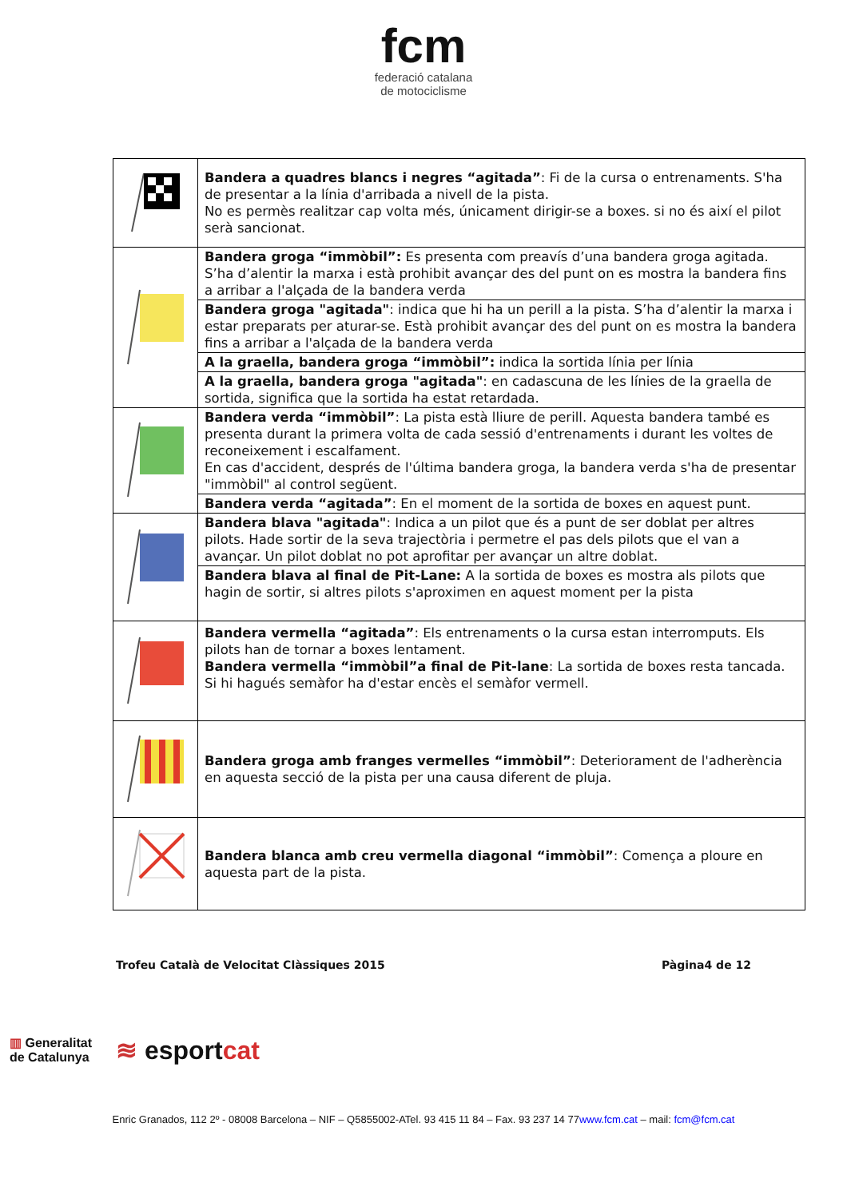fcm
federació catalana
de motociclisme
| | Bandera a quadres blancs i negres “agitada” : Fi de la cursa o entrenaments. S'ha de presentar a la línia d'arribada a nivell de la pista. No es permès realitzar cap volta més, únicament dirigir-se a boxes. si no és així el pilot serà sancionat. |
| | Bandera groga “immòbil”: Es presenta com preavís d’una bandera groga agitada. S’ha d’alentir la marxa i està prohibit avançar des del punt on es mostra la bandera fins a arribar a l'alçada de la bandera verda |
| | Bandera groga "agitada" : indica que hi ha un perill a la pista. S’ha d’alentir la marxa i estar preparats per aturar-se. Està prohibit avançar des del punt on es mostra la bandera fins a arribar a l'alçada de la bandera verda |
| | A la graella, bandera groga “immòbil”: indica la sortida línia per línia |
| | A la graella, bandera groga "agitada" : en cadascuna de les línies de la graella de sortida, significa que la sortida ha estat retardada. |
| | Bandera verda “immòbil” : La pista està lliure de perill. Aquesta bandera també es presenta durant la primera volta de cada sessió d'entrenaments i durant les voltes de reconeixement i escalfament. En cas d'accident, després de l'última bandera groga, la bandera verda s'ha de presentar "immòbil" al control següent. |
| | Bandera verda “agitada” : En el moment de la sortida de boxes en aquest punt. |
| | Bandera blava "agitada" : Indica a un pilot que és a punt de ser doblat per altres pilots. Hade sortir de la seva trajectòria i permetre el pas dels pilots que el van a avançar. Un pilot doblat no pot aprofitar per avançar un altre doblat. |
| | Bandera blava al final de Pit-Lane: A la sortida de boxes es mostra als pilots que hagin de sortir, si altres pilots s'aproximen en aquest moment per la pista |
| | Bandera vermella “agitada” : Els entrenaments o la cursa estan interromputs. Els pilots han de tornar a boxes lentament. Bandera vermella “immòbil”a final de Pit-lane : La sortida de boxes resta tancada. Si hi hagués semàfor ha d'estar encès el semàfor vermell. |
| | Bandera groga amb franges vermelles “immòbil” : Deteriorament de l'adherència en aquesta secció de la pista per una causa diferent de pluja. |
| | Bandera blanca amb creu vermella diagonal “immòbil” : Comença a ploure en aquesta part de la pista. |
Trofeu Català de Velocitat Clàssiques 2015 Pàgina4 de 12
▥ Generalitat
de Catalunya
≋ esportcat
Enric Granados, 112 2º - 08008 Barcelona – NIF – Q5855002-ATel. 93 415 11 84 – Fax. 93 237 14 77www.fcm.cat – mail: fcm@fcm.cat